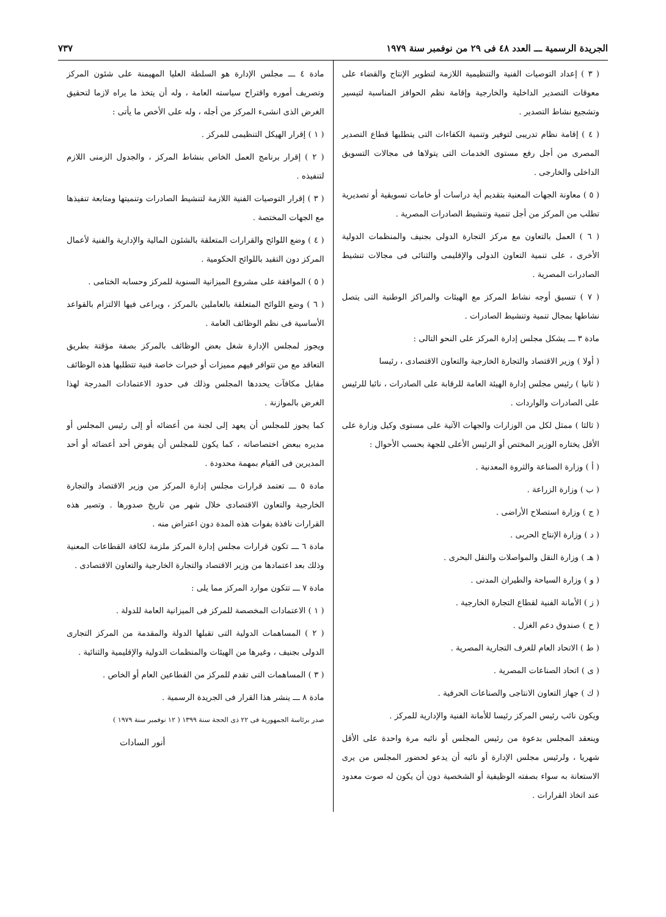الجريدة الرسمية ـــ العدد ٤٨ فى ٢٩ من نوفمبر سنة ١٩٧٩ ٧٣٧
( ٣ ) إعداد التوصيات الفنية والتنظيمية اللازمة لتطوير الإنتاج والقضاء على معوقات التصدير الداخلية والخارجية وإقامة نظم الحوافز المناسبة لتيسير وتشجيع نشاط التصدير .
( ٤ ) إقامة نظام تدريبى لتوفير وتنمية الكفاءات التى يتطلبها قطاع التصدير المصرى من أجل رفع مستوى الخدمات التى يتولاها فى مجالات التسويق الداخلى والخارجى .
( ٥ ) معاونة الجهات المعنية بتقديم أية دراسات أو خامات تسويقية أو تصديرية تطلب من المركز من أجل تنمية وتنشيط الصادرات المصرية .
( ٦ ) العمل بالتعاون مع مركز التجارة الدولى بجنيف والمنظمات الدولية الأخرى ، على تنمية التعاون الدولى والإقليمى والثنائى فى مجالات تنشيط الصادرات المصرية .
( ٧ ) تنسيق أوجه نشاط المركز مع الهيئات والمراكز الوطنية التى يتصل نشاطها بمجال تنمية وتنشيط الصادرات .
مادة ٣ ـــ يشكل مجلس إدارة المركز على النحو التالى :
( أولا ) وزير الاقتصاد والتجارة الخارجية والتعاون الاقتصادى ، رئيسا
( ثانيا ) رئيس مجلس إدارة الهيئة العامة للرقابة على الصادرات ، نائبا للرئيس على الصادرات والواردات .
( ثالثا ) ممثل لكل من الوزارات والجهات الآتية على مستوى وكيل وزارة على الأقل يختاره الوزير المختص أو الرئيس الأعلى للجهة بحسب الأحوال :
( أ ) وزارة الصناعة والثروة المعدنية .
( ب ) وزارة الزراعة .
( ج ) وزارة استصلاح الأراضى .
( د ) وزارة الإنتاج الحربى .
( هـ ) وزارة النقل والمواصلات والنقل البحرى .
( و ) وزارة السياحة والطيران المدنى .
( ز ) الأمانة الفنية لقطاع التجارة الخارجية .
( ح ) صندوق دعم الغزل .
( ط ) الاتحاد العام للغرف التجارية المصرية .
( ى ) اتحاد الصناعات المصرية .
( ك ) جهاز التعاون الانتاجى والصناعات الحرفية .
ويكون نائب رئيس المركز رئيسا للأمانة الفنية والإدارية للمركز .
وينعقد المجلس بدعوة من رئيس المجلس أو نائبه مرة واحدة على الأقل شهريا ، ولرئيس مجلس الإدارة أو نائبه أن يدعو لحضور المجلس من يرى الاستعانة به سواء بصفته الوظيفية أو الشخصية دون أن يكون له صوت معدود عند اتخاذ القرارات .
مادة ٤ ـــ مجلس الإدارة هو السلطة العليا المهيمنة على شئون المركز وتصريف أموره واقتراح سياسته العامة ، وله أن يتخذ ما يراه لازما لتحقيق الغرض الذى انشىء المركز من أجله ، وله على الأخص ما يأتى :
( ١ ) إقرار الهيكل التنظيمى للمركز .
( ٢ ) إقرار برنامج العمل الخاص بنشاط المركز ، والجدول الزمنى اللازم لتنفيذه .
( ٣ ) إقرار التوصيات الفنية اللازمة لتنشيط الصادرات وتنميتها ومتابعة تنفيذها مع الجهات المختصة .
( ٤ ) وضع اللوائح والقرارات المتعلقة بالشئون المالية والإدارية والفنية لأعمال المركز دون التقيد باللوائح الحكومية .
( ٥ ) الموافقة على مشروع الميزانية السنوية للمركز وحسابه الختامى .
( ٦ ) وضع اللوائح المتعلقة بالعاملين بالمركز ، ويراعى فيها الالتزام بالقواعد الأساسية فى نظم الوظائف العامة .
ويجوز لمجلس الإدارة شغل بعض الوظائف بالمركز بصفة مؤقتة بطريق التعاقد مع من تتوافر فيهم مميزات أو خبرات خاصة فنية تتطلبها هذه الوظائف مقابل مكافآت يحددها المجلس وذلك فى حدود الاعتمادات المدرجة لهذا الغرض بالموازنة .
كما يجوز للمجلس أن يعهد إلى لجنة من أعضائه أو إلى رئيس المجلس أو مديره ببعض اختصاصاته ، كما يكون للمجلس أن يفوض أحد أعضائه أو أحد المديرين فى القيام بمهمة محدودة .
مادة ٥ ـــ تعتمد قرارات مجلس إدارة المركز من وزير الاقتصاد والتجارة الخارجية والتعاون الاقتصادى خلال شهر من تاريخ صدورها . وتصير هذه القرارات نافذة بفوات هذه المدة دون اعتراض منه .
مادة ٦ ـــ تكون قرارات مجلس إدارة المركز ملزمة لكافة القطاعات المعنية وذلك بعد اعتمادها من وزير الاقتصاد والتجارة الخارجية والتعاون الاقتصادى .
مادة ٧ ـــ تتكون موارد المركز مما يلى :
( ١ ) الاعتمادات المخصصة للمركز فى الميزانية العامة للدولة .
( ٢ ) المساهمات الدولية التى تقبلها الدولة والمقدمة من المركز التجارى الدولى بجنيف ، وغيرها من الهيئات والمنظمات الدولية والإقليمية والثنائية .
( ٣ ) المساهمات التى تقدم للمركز من القطاعين العام أو الخاص .
مادة ٨ ـــ ينشر هذا القرار فى الجريدة الرسمية .
صدر برئاسة الجمهورية فى ٢٢ ذى الحجة سنة ١٣٩٩ ( ١٢ نوفمبر سنة ١٩٧٩ )
أنور السادات